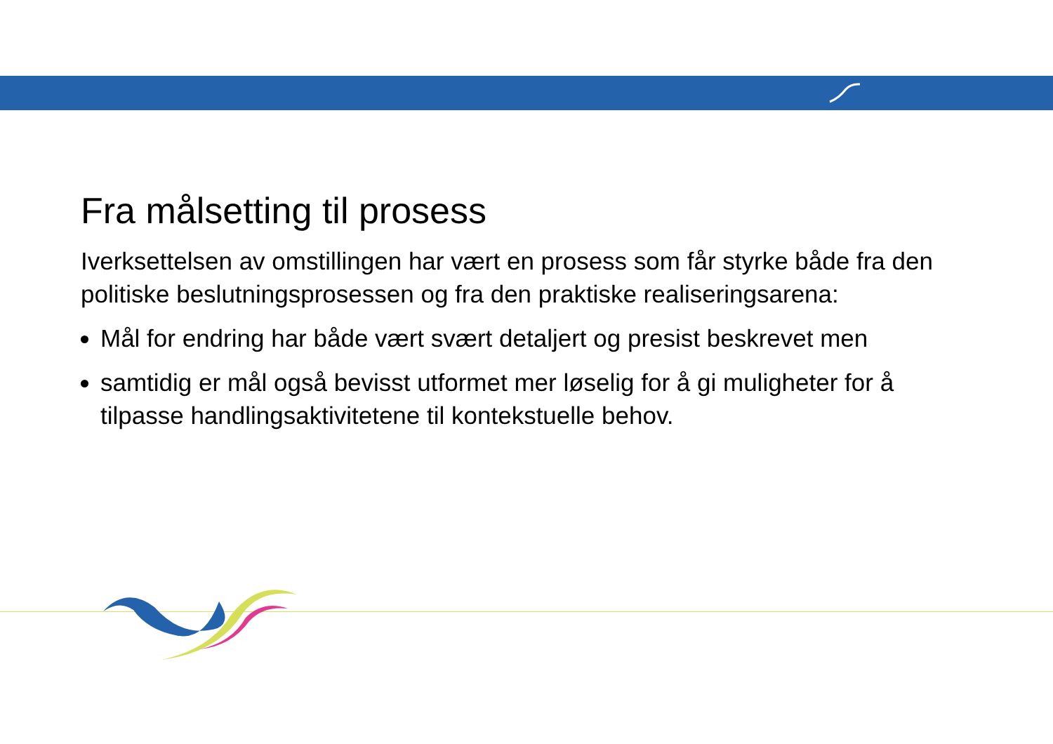Fra målsetting til prosess
Iverksettelsen av omstillingen har vært en prosess som får styrke både fra den politiske beslutningsprosessen og fra den praktiske realiseringsarena:
Mål for endring har både vært svært detaljert og presist beskrevet men
samtidig er mål også bevisst utformet mer løselig for å gi muligheter for å tilpasse handlingsaktivitetene til kontekstuelle behov.